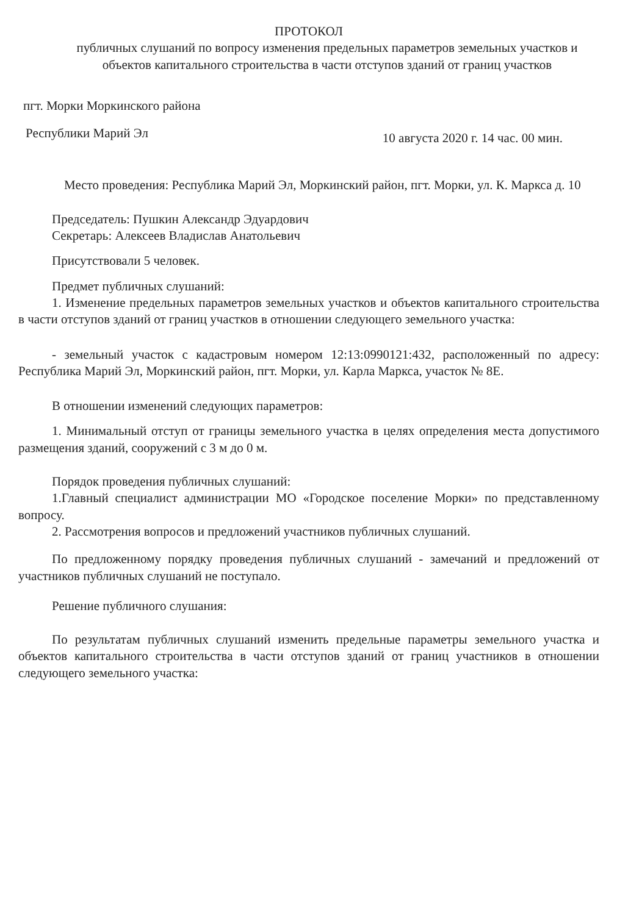ПРОТОКОЛ
публичных слушаний по вопросу изменения предельных параметров земельных участков и объектов капитального строительства в части отступов зданий от границ участков
пгт. Морки Моркинского района
Республики Марий Эл 10 августа 2020 г. 14 час. 00 мин.
Место проведения: Республика Марий Эл, Моркинский район, пгт. Морки, ул. К. Маркса д. 10
Председатель: Пушкин Александр Эдуардович
Секретарь: Алексеев Владислав Анатольевич
Присутствовали 5 человек.
Предмет публичных слушаний:
1. Изменение предельных параметров земельных участков и объектов капитального строительства в части отступов зданий от границ участков в отношении следующего земельного участка:
- земельный участок с кадастровым номером 12:13:0990121:432, расположенный по адресу: Республика Марий Эл, Моркинский район, пгт. Морки, ул. Карла Маркса, участок № 8Е.
В отношении изменений следующих параметров:
1. Минимальный отступ от границы земельного участка в целях определения места допустимого размещения зданий, сооружений с 3 м до 0 м.
Порядок проведения публичных слушаний:
1.Главный специалист администрации МО «Городское поселение Морки» по представленному вопросу.
2. Рассмотрения вопросов и предложений участников публичных слушаний.
По предложенному порядку проведения публичных слушаний - замечаний и предложений от участников публичных слушаний не поступало.
Решение публичного слушания:
По результатам публичных слушаний изменить предельные параметры земельного участка и объектов капитального строительства в части отступов зданий от границ участников в отношении следующего земельного участка: